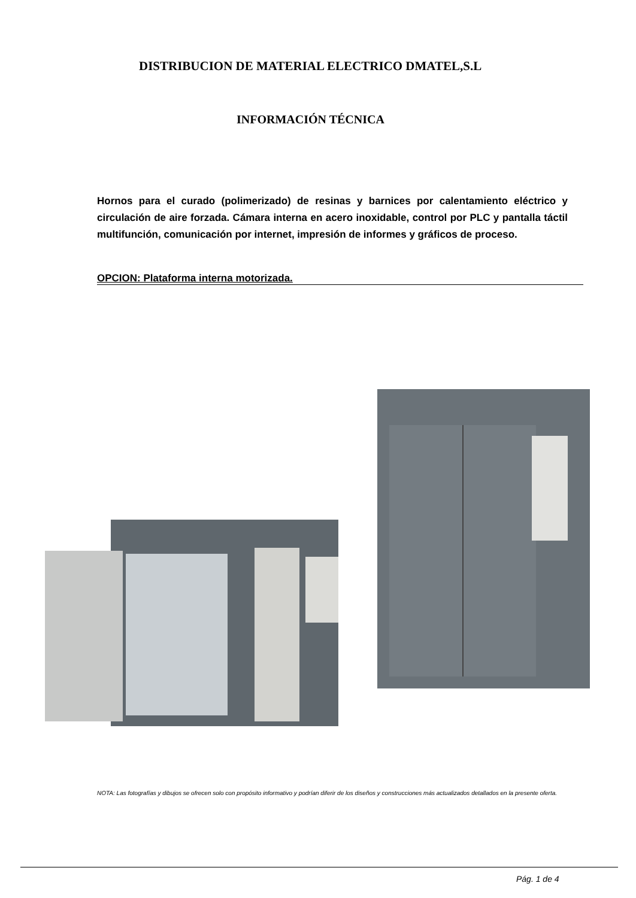DISTRIBUCION DE MATERIAL ELECTRICO DMATEL,S.L
INFORMACIÓN TÉCNICA
Hornos para el curado (polimerizado) de resinas y barnices por calentamiento eléctrico y circulación de aire forzada. Cámara interna en acero inoxidable, control por PLC y pantalla táctil multifunción, comunicación por internet, impresión de informes y gráficos de proceso.
OPCION: Plataforma interna motorizada.
NOTA: Las fotografías y dibujos se ofrecen solo con propósito informativo y podrían diferir de los diseños y construcciones más actualizados detallados en la presente oferta.
Pág. 1 de 4